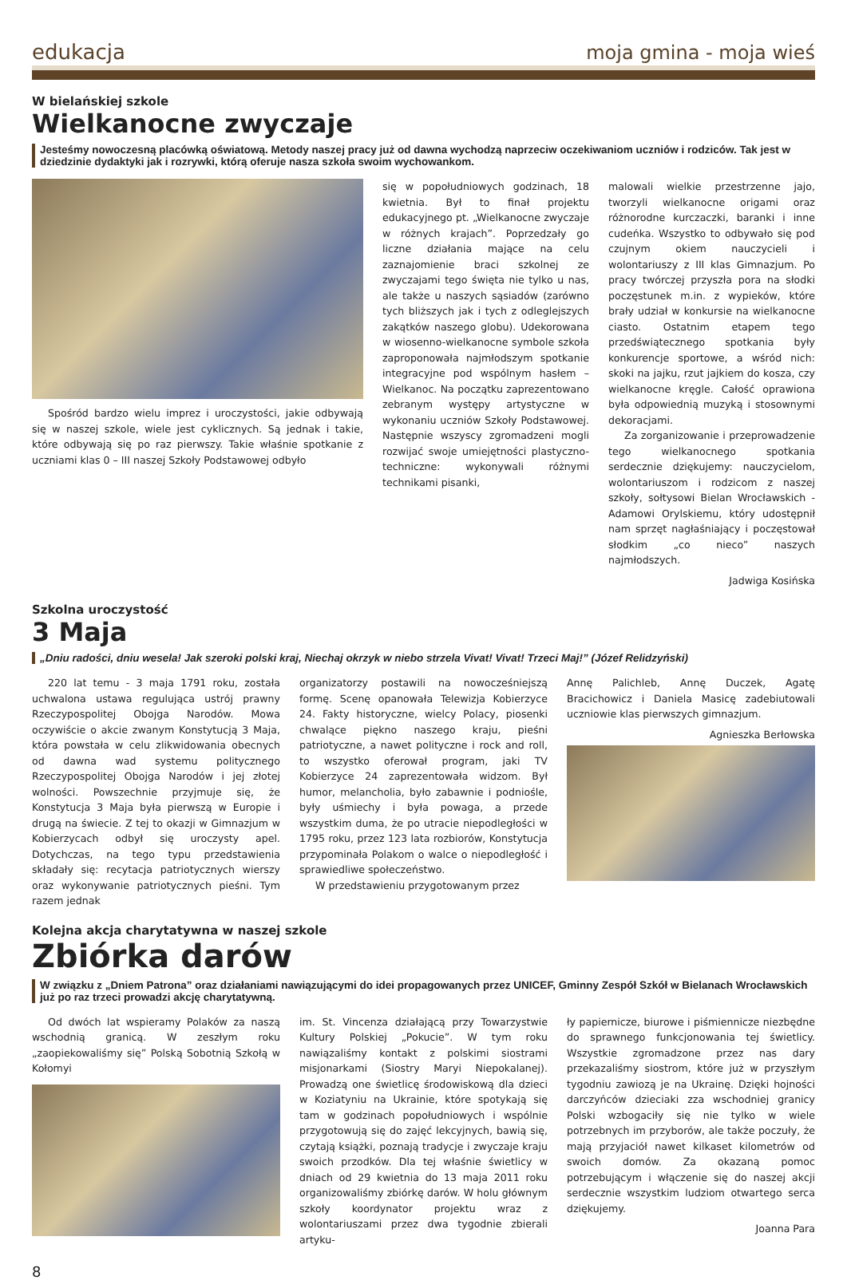edukacja moja gmina - moja wieś
W bielańskiej szkole
Wielkanocne zwyczaje
Jesteśmy nowoczesną placówką oświatową. Metody naszej pracy już od dawna wychodzą naprzeciw oczekiwaniom uczniów i rodziców. Tak jest w dziedzinie dydaktyki jak i rozrywki, którą oferuje nasza szkoła swoim wychowankom.
Spośród bardzo wielu imprez i uroczystości, jakie odbywają się w naszej szkole, wiele jest cyklicznych. Są jednak i takie, które odbywają się po raz pierwszy. Takie właśnie spotkanie z uczniami klas 0 – III naszej Szkoły Podstawowej odbyło
się w popołudniowych godzinach, 18 kwietnia. Był to finał projektu edukacyjnego pt. „Wielkanocne zwyczaje w różnych krajach”. Poprzedzały go liczne działania mające na celu zaznajomienie braci szkolnej ze zwyczajami tego święta nie tylko u nas, ale także u naszych sąsiadów (zarówno tych bliższych jak i tych z odleglejszych zakątków naszego globu). Udekorowana w wiosenno-wielkanocne symbole szkoła zaproponowała najmłodszym spotkanie integracyjne pod wspólnym hasłem – Wielkanoc. Na początku zaprezentowano zebranym występy artystyczne w wykonaniu uczniów Szkoły Podstawowej. Następnie wszyscy zgromadzeni mogli rozwijać swoje umiejętności plastyczno-techniczne: wykonywali różnymi technikami pisanki,
malowali wielkie przestrzenne jajo, tworzyli wielkanocne origami oraz różnorodne kurczaczki, baranki i inne cudeńka. Wszystko to odbywało się pod czujnym okiem nauczycieli i wolontariuszy z III klas Gimnazjum. Po pracy twórczej przyszła pora na słodki poczęstunek m.in. z wypieków, które brały udział w konkursie na wielkanocne ciasto. Ostatnim etapem tego przedświątecznego spotkania były konkurencje sportowe, a wśród nich: skoki na jajku, rzut jajkiem do kosza, czy wielkanocne kręgle. Całość oprawiona była odpowiednią muzyką i stosownymi dekoracjami.
Za zorganizowanie i przeprowadzenie tego wielkanocnego spotkania serdecznie dziękujemy: nauczycielom, wolontariuszom i rodzicom z naszej szkoły, sołtysowi Bielan Wrocławskich - Adamowi Orylskiemu, który udostępnił nam sprzęt nagłaśniający i poczęstował słodkim „co nieco” naszych najmłodszych.
Jadwiga Kosińska
Szkolna uroczystość
3 Maja
„Dniu radości, dniu wesela! Jak szeroki polski kraj, Niechaj okrzyk w niebo strzela Vivat! Vivat! Trzeci Maj!” (Józef Relidzyński)
220 lat temu - 3 maja 1791 roku, została uchwalona ustawa regulująca ustrój prawny Rzeczypospolitej Obojga Narodów. Mowa oczywiście o akcie zwanym Konstytucją 3 Maja, która powstała w celu zlikwidowania obecnych od dawna wad systemu politycznego Rzeczypospolitej Obojga Narodów i jej złotej wolności. Powszechnie przyjmuje się, że Konstytucja 3 Maja była pierwszą w Europie i drugą na świecie. Z tej to okazji w Gimnazjum w Kobierzycach odbył się uroczysty apel. Dotychczas, na tego typu przedstawienia składały się: recytacja patriotycznych wierszy oraz wykonywanie patriotycznych pieśni. Tym razem jednak
organizatorzy postawili na nowocześniejszą formę. Scenę opanowała Telewizja Kobierzyce 24. Fakty historyczne, wielcy Polacy, piosenki chwalące piękno naszego kraju, pieśni patriotyczne, a nawet polityczne i rock and roll, to wszystko oferował program, jaki TV Kobierzyce 24 zaprezentowała widzom. Był humor, melancholia, było zabawnie i podniośle, były uśmiechy i była powaga, a przede wszystkim duma, że po utracie niepodległości w 1795 roku, przez 123 lata rozbiorów, Konstytucja przypominała Polakom o walce o niepodległość i sprawiedliwe społeczeństwo.
W przedstawieniu przygotowanym przez
Annę Palichleb, Annę Duczek, Agatę Bracichowicz i Daniela Masicę zadebiutowali uczniowie klas pierwszych gimnazjum.
Agnieszka Berłowska
Kolejna akcja charytatywna w naszej szkole
Zbiórka darów
W związku z „Dniem Patrona” oraz działaniami nawiązującymi do idei propagowanych przez UNICEF, Gminny Zespół Szkół w Bielanach Wrocławskich już po raz trzeci prowadzi akcję charytatywną.
Od dwóch lat wspieramy Polaków za naszą wschodnią granicą. W zeszłym roku „zaopiekowaliśmy się” Polską Sobotnią Szkołą w Kołomyi
im. St. Vincenza działającą przy Towarzystwie Kultury Polskiej „Pokucie”. W tym roku nawiązaliśmy kontakt z polskimi siostrami misjonarkami (Siostry Maryi Niepokalanej). Prowadzą one świetlicę środowiskową dla dzieci w Koziatyniu na Ukrainie, które spotykają się tam w godzinach popołudniowych i wspólnie przygotowują się do zajęć lekcyjnych, bawią się, czytają książki, poznają tradycje i zwyczaje kraju swoich przodków. Dla tej właśnie świetlicy w dniach od 29 kwietnia do 13 maja 2011 roku organizowaliśmy zbiórkę darów. W holu głównym szkoły koordynator projektu wraz z wolontariuszami przez dwa tygodnie zbierali artyku-
ły papiernicze, biurowe i piśmiennicze niezbędne do sprawnego funkcjonowania tej świetlicy. Wszystkie zgromadzone przez nas dary przekazaliśmy siostrom, które już w przyszłym tygodniu zawiozą je na Ukrainę. Dzięki hojności darczyńców dzieciaki zza wschodniej granicy Polski wzbogaciły się nie tylko w wiele potrzebnych im przyborów, ale także poczuły, że mają przyjaciół nawet kilkaset kilometrów od swoich domów. Za okazaną pomoc potrzebującym i włączenie się do naszej akcji serdecznie wszystkim ludziom otwartego serca dziękujemy.
Joanna Para
8